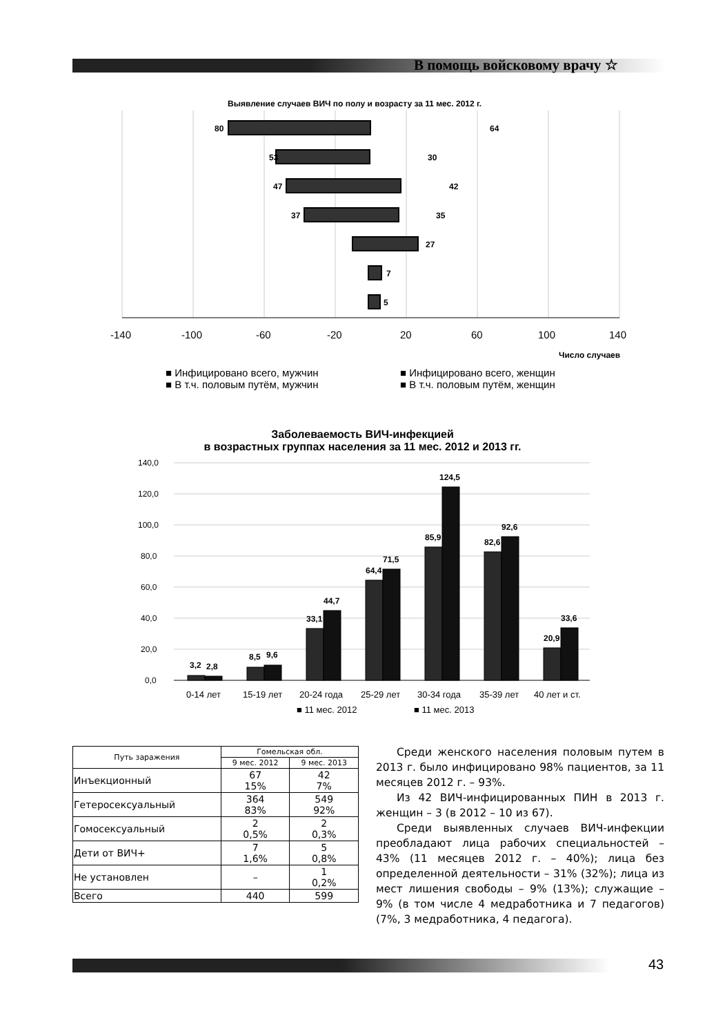В помощь войсковому врачу ☆
Выявление случаев ВИЧ по полу и возрасту за 11 мес. 2012 г.
80
64
53
30
47
42
37
35
27
7
5
-140
-100
-60
-20
20
60
100
140
Число случаев
■ Инфицировано всего, мужчин
■ Инфицировано всего, женщин
■ В т.ч. половым путём, мужчин
■ В т.ч. половым путём, женщин
Заболеваемость ВИЧ-инфекцией
в возрастных группах населения за 11 мес. 2012 и 2013 гг.
0,0
20,0
40,0
60,0
80,0
100,0
120,0
140,0
3,2
2,8
8,5
9,6
33,1
44,7
64,4
71,5
85,9
124,5
82,6
92,6
20,9
33,6
0-14 лет
15-19 лет
20-24 года
25-29 лет
30-34 года
35-39 лет
40 лет и ст.
■ 11 мес. 2012
■ 11 мес. 2013
| Путь заражения | Гомельская обл. | |
| --- | --- | --- |
| | 9 мес. 2012 | 9 мес. 2013 |
| Инъекционный | 67 15% | 42 7% |
| Гетеросексуальный | 364 83% | 549 92% |
| Гомосексуальный | 2 0,5% | 2 0,3% |
| Дети от ВИЧ+ | 7 1,6% | 5 0,8% |
| Не установлен | – | 1 0,2% |
| Всего | 440 | 599 |
Среди женского населения половым путем в 2013 г. было инфицировано 98% пациентов, за 11 месяцев 2012 г. – 93%.
Из 42 ВИЧ-инфицированных ПИН в 2013 г. жен­щин – 3 (в 2012 – 10 из 67).
Среди выявленных случаев ВИЧ-инфекции пре­обладают лица рабочих специальностей – 43% (11 месяцев 2012 г. – 40%); лица без определенной деятельности – 31% (32%); лица из мест лишения свободы – 9% (13%); служащие – 9% (в том числе 4 медработника и 7 педагогов) (7%, 3 медработни­ка, 4 педагога).
43